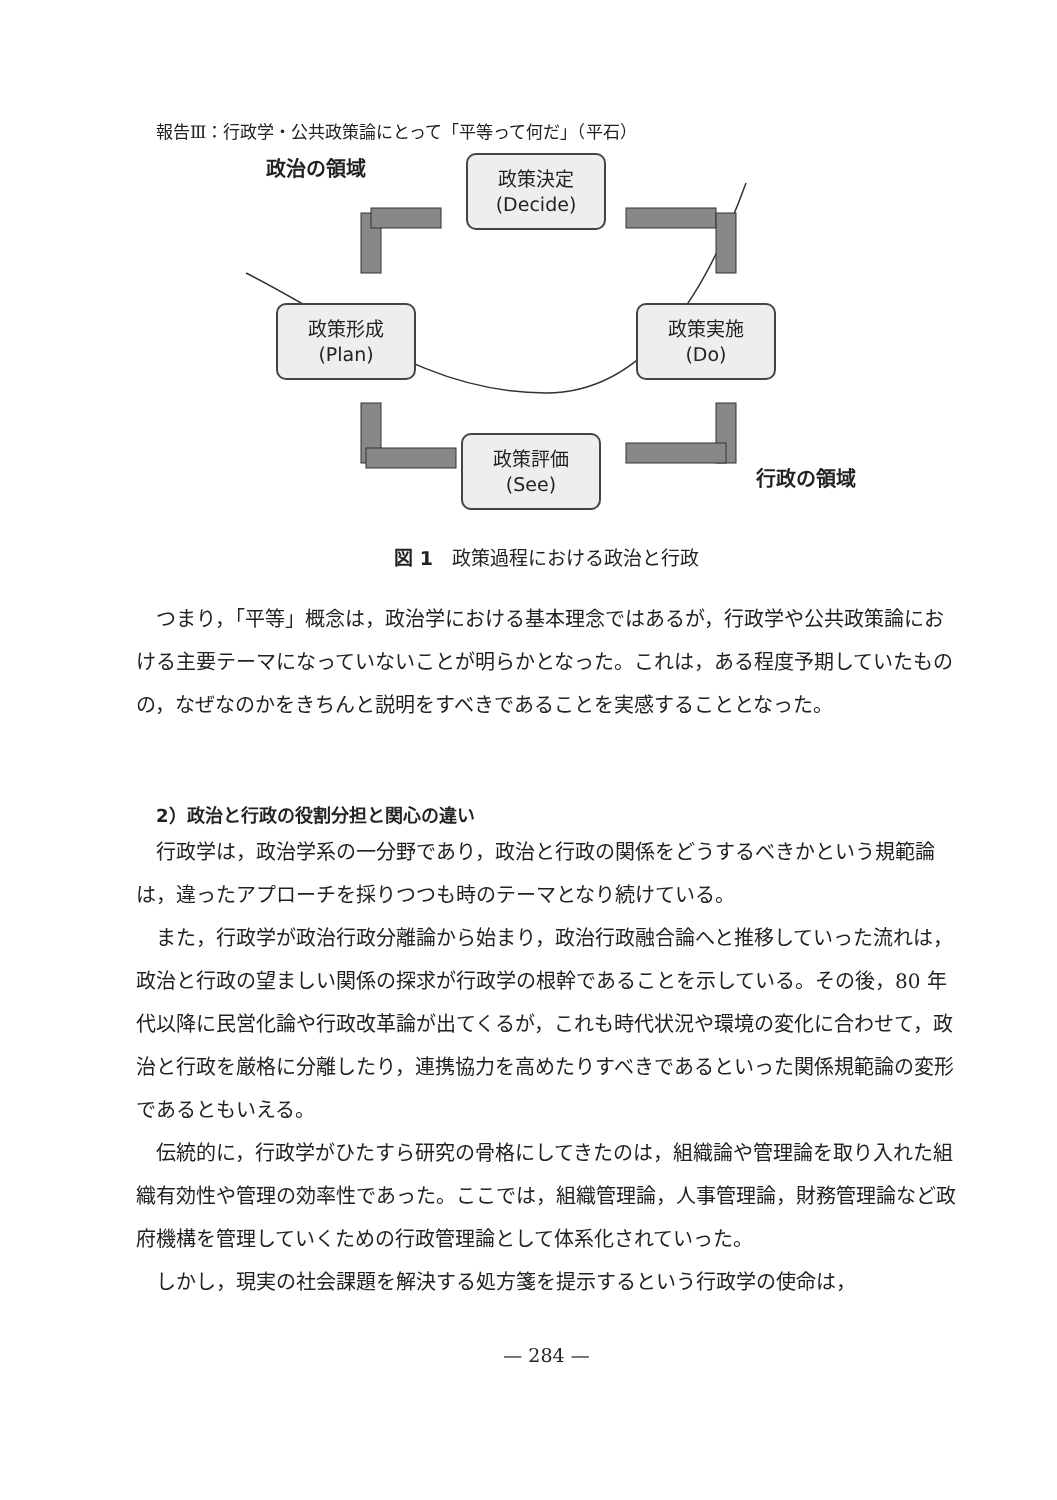報告Ⅲ：行政学・公共政策論にとって「平等って何だ」（平石）
政治の領域
政策決定
(Decide)
政策形成
(Plan)
政策実施
(Do)
政策評価
(See)
行政の領域
図 1　政策過程における政治と行政
つまり，「平等」概念は，政治学における基本理念ではあるが，行政学や公共政策論における主要テーマになっていないことが明らかとなった。これは，ある程度予期していたものの，なぜなのかをきちんと説明をすべきであることを実感することとなった。
2）政治と行政の役割分担と関心の違い
行政学は，政治学系の一分野であり，政治と行政の関係をどうするべきかという規範論は，違ったアプローチを採りつつも時のテーマとなり続けている。
また，行政学が政治行政分離論から始まり，政治行政融合論へと推移していった流れは，政治と行政の望ましい関係の探求が行政学の根幹であることを示している。その後，80 年代以降に民営化論や行政改革論が出てくるが，これも時代状況や環境の変化に合わせて，政治と行政を厳格に分離したり，連携協力を高めたりすべきであるといった関係規範論の変形であるともいえる。
伝統的に，行政学がひたすら研究の骨格にしてきたのは，組織論や管理論を取り入れた組織有効性や管理の効率性であった。ここでは，組織管理論，人事管理論，財務管理論など政府機構を管理していくための行政管理論として体系化されていった。
しかし，現実の社会課題を解決する処方箋を提示するという行政学の使命は，
— 284 —